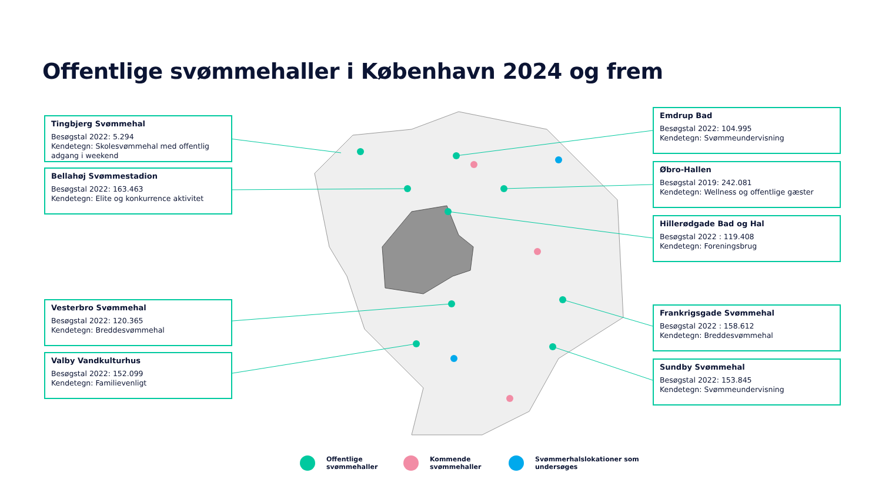Offentlige svømmehaller i København 2024 og frem
Tingbjerg Svømmehal
Besøgstal 2022: 5.294
Kendetegn: Skolesvømmehal med offentlig adgang i weekend
Bellahøj Svømmestadion
Besøgstal 2022: 163.463
Kendetegn: Elite og konkurrence aktivitet
Vesterbro Svømmehal
Besøgstal 2022: 120.365
Kendetegn: Breddesvømmehal
Valby Vandkulturhus
Besøgstal 2022: 152.099
Kendetegn: Familievenligt
Emdrup Bad
Besøgstal 2022: 104.995
Kendetegn: Svømmeundervisning
Øbro-Hallen
Besøgstal 2019: 242.081
Kendetegn: Wellness og offentlige gæster
Hillerødgade Bad og Hal
Besøgstal 2022 : 119.408
Kendetegn: Foreningsbrug
Frankrigsgade Svømmehal
Besøgstal 2022 : 158.612
Kendetegn: Breddesvømmehal
Sundby Svømmehal
Besøgstal 2022: 153.845
Kendetegn: Svømmeundervisning
Offentlige
svømmehaller
Kommende
svømmehaller
Svømmerhalslokationer som
undersøges